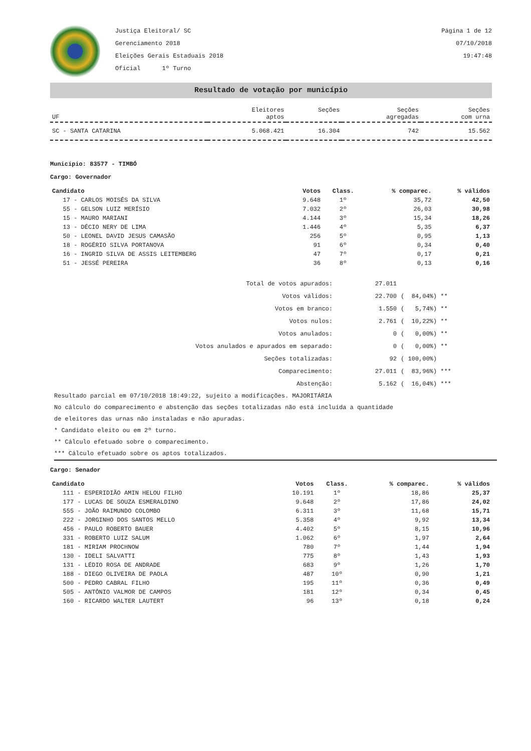Justiça Eleitoral/ SC
Gerenciamento 2018
Eleições Gerais Estaduais 2018
Oficial 1º Turno
Página 1 de 12
07/10/2018
19:47:48
Resultado de votação por município
| UF | Eleitores aptos | Seções | Seções agregadas | Seções com urna |
| --- | --- | --- | --- | --- |
| SC - SANTA CATARINA | 5.068.421 | 16.304 | 742 | 15.562 |
Município: 83577 - TIMBÓ
Cargo: Governador
| Candidato | Votos | Class. | % comparec. | % válidos |
| --- | --- | --- | --- | --- |
| 17 - CARLOS MOISÉS DA SILVA | 9.648 | 1º | 35,72 | 42,50 |
| 55 - GELSON LUIZ MERÍSIO | 7.032 | 2º | 26,03 | 30,98 |
| 15 - MAURO MARIANI | 4.144 | 3º | 15,34 | 18,26 |
| 13 - DÉCIO NERY DE LIMA | 1.446 | 4º | 5,35 | 6,37 |
| 50 - LEONEL DAVID JESUS CAMASÃO | 256 | 5º | 0,95 | 1,13 |
| 18 - ROGÉRIO SILVA PORTANOVA | 91 | 6º | 0,34 | 0,40 |
| 16 - INGRID SILVA DE ASSIS LEITEMBERG | 47 | 7º | 0,17 | 0,21 |
| 51 - JESSÉ PEREIRA | 36 | 8º | 0,13 | 0,16 |
| Total de votos apurados: | 27.011 | |
| Votos válidos: | 22.700 | ( 84,04%) ** |
| Votos em branco: | 1.550 | ( 5,74%) ** |
| Votos nulos: | 2.761 | ( 10,22%) ** |
| Votos anulados: | 0 | ( 0,00%) ** |
| Votos anulados e apurados em separado: | 0 | ( 0,00%) ** |
| Seções totalizadas: | 92 | ( 100,00%) |
| Comparecimento: | 27.011 | ( 83,96%) *** |
| Abstenção: | 5.162 | ( 16,04%) *** |
Resultado parcial em 07/10/2018 18:49:22, sujeito a modificações. MAJORITÁRIA
No cálculo do comparecimento e abstenção das seções totalizadas não está incluída a quantidade
de eleitores das urnas não instaladas e não apuradas.
* Candidato eleito ou em 2º turno.
** Cálculo efetuado sobre o comparecimento.
*** Cálculo efetuado sobre os aptos totalizados.
Cargo: Senador
| Candidato | Votos | Class. | % comparec. | % válidos |
| --- | --- | --- | --- | --- |
| 111 - ESPERIDIÃO AMIN HELOU FILHO | 10.191 | 1º | 18,86 | 25,37 |
| 177 - LUCAS DE SOUZA ESMERALDINO | 9.648 | 2º | 17,86 | 24,02 |
| 555 - JOÃO RAIMUNDO COLOMBO | 6.311 | 3º | 11,68 | 15,71 |
| 222 - JORGINHO DOS SANTOS MELLO | 5.358 | 4º | 9,92 | 13,34 |
| 456 - PAULO ROBERTO BAUER | 4.402 | 5º | 8,15 | 10,96 |
| 331 - ROBERTO LUIZ SALUM | 1.062 | 6º | 1,97 | 2,64 |
| 181 - MIRIAM PROCHNOW | 780 | 7º | 1,44 | 1,94 |
| 130 - IDELI SALVATTI | 775 | 8º | 1,43 | 1,93 |
| 131 - LÉDIO ROSA DE ANDRADE | 683 | 9º | 1,26 | 1,70 |
| 188 - DIEGO OLIVEIRA DE PAOLA | 487 | 10º | 0,90 | 1,21 |
| 500 - PEDRO CABRAL FILHO | 195 | 11º | 0,36 | 0,49 |
| 505 - ANTÔNIO VALMOR DE CAMPOS | 181 | 12º | 0,34 | 0,45 |
| 160 - RICARDO WALTER LAUTERT | 96 | 13º | 0,18 | 0,24 |